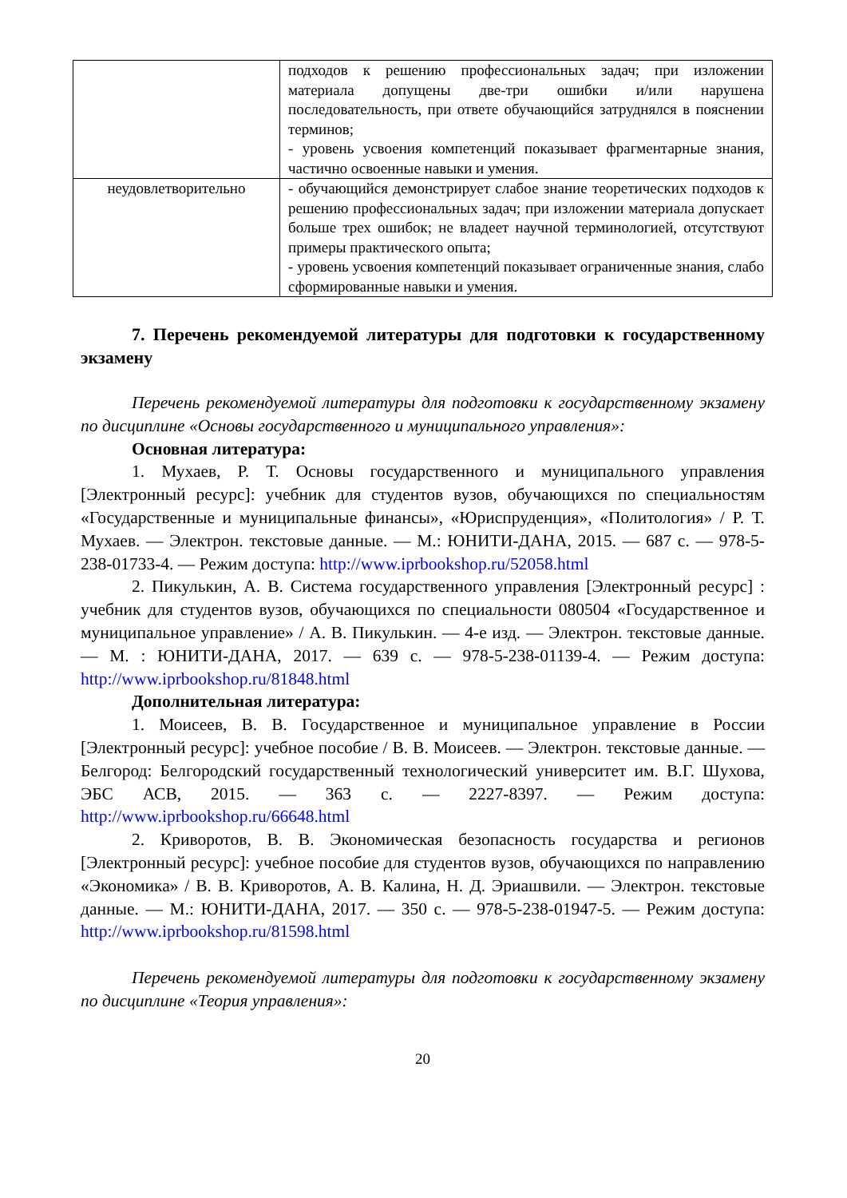| | подходов к решению профессиональных задач; при изложении материала допущены две-три ошибки и/или нарушена последовательность, при ответе обучающийся затруднялся в пояснении терминов; - уровень усвоения компетенций показывает фрагментарные знания, частично освоенные навыки и умения. |
| неудовлетворительно | - обучающийся демонстрирует слабое знание теоретических подходов к решению профессиональных задач; при изложении материала допускает больше трех ошибок; не владеет научной терминологией, отсутствуют примеры практического опыта; - уровень усвоения компетенций показывает ограниченные знания, слабо сформированные навыки и умения. |
7. Перечень рекомендуемой литературы для подготовки к государственному экзамену
Перечень рекомендуемой литературы для подготовки к государственному экзамену по дисциплине «Основы государственного и муниципального управления»:
Основная литература:
1. Мухаев, Р. Т. Основы государственного и муниципального управления [Электронный ресурс]: учебник для студентов вузов, обучающихся по специальностям «Государственные и муниципальные финансы», «Юриспруденция», «Политология» / Р. Т. Мухаев. — Электрон. текстовые данные. — М.: ЮНИТИ-ДАНА, 2015. — 687 c. — 978-5-238-01733-4. — Режим доступа: http://www.iprbookshop.ru/52058.html
2. Пикулькин, А. В. Система государственного управления [Электронный ресурс] : учебник для студентов вузов, обучающихся по специальности 080504 «Государственное и муниципальное управление» / А. В. Пикулькин. — 4-е изд. — Электрон. текстовые данные. — М. : ЮНИТИ-ДАНА, 2017. — 639 c. — 978-5-238-01139-4. — Режим доступа: http://www.iprbookshop.ru/81848.html
Дополнительная литература:
1. Моисеев, В. В. Государственное и муниципальное управление в России [Электронный ресурс]: учебное пособие / В. В. Моисеев. — Электрон. текстовые данные. — Белгород: Белгородский государственный технологический университет им. В.Г. Шухова, ЭБС АСВ, 2015. — 363 c. — 2227-8397. — Режим доступа: http://www.iprbookshop.ru/66648.html
2. Криворотов, В. В. Экономическая безопасность государства и регионов [Электронный ресурс]: учебное пособие для студентов вузов, обучающихся по направлению «Экономика» / В. В. Криворотов, А. В. Калина, Н. Д. Эриашвили. — Электрон. текстовые данные. — М.: ЮНИТИ-ДАНА, 2017. — 350 c. — 978-5-238-01947-5. — Режим доступа: http://www.iprbookshop.ru/81598.html
Перечень рекомендуемой литературы для подготовки к государственному экзамену по дисциплине «Теория управления»:
20